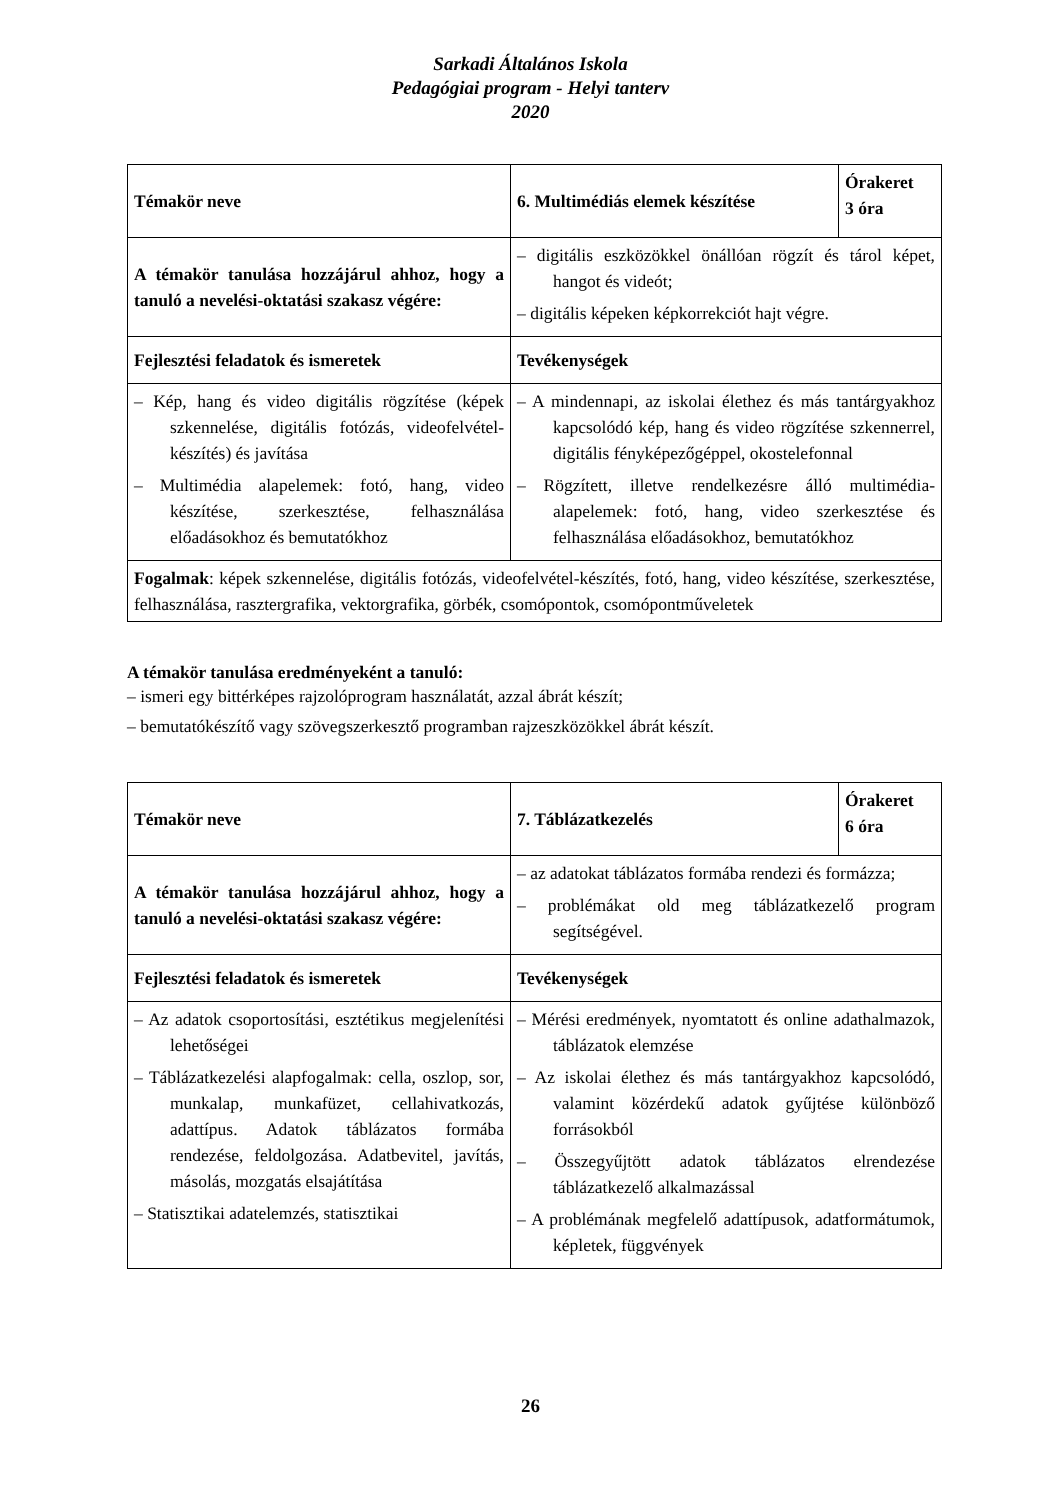Sarkadi Általános Iskola
Pedagógiai program - Helyi tanterv
2020
| Témakör neve | 6. Multimédiás elemek készítése | Órakeret 3 óra |
| A témakör tanulása hozzájárul ahhoz, hogy a tanuló a nevelési-oktatási szakasz végére: | – digitális eszközökkel önállóan rögzít és tárol képet, hangot és videót; – digitális képeken képkorrekciót hajt végre. | |
| Fejlesztési feladatok és ismeretek | Tevékenységek | |
| – Kép, hang és video digitális rögzítése (képek szkennelése, digitális fotózás, videofelvétel-készítés) és javítása – Multimédia alapelemek: fotó, hang, video készítése, szerkesztése, felhasználása előadásokhoz és bemutatókhoz | – A mindennapi, az iskolai élethez és más tantárgyakhoz kapcsolódó kép, hang és video rögzítése szkennerrel, digitális fényképezőgéppel, okostelefonnal – Rögzített, illetve rendelkezésre álló multimédia-alapelemek: fotó, hang, video szerkesztése és felhasználása előadásokhoz, bemutatókhoz | |
| Fogalmak : képek szkennelése, digitális fotózás, videofelvétel-készítés, fotó, hang, video készítése, szerkesztése, felhasználása, rasztergrafika, vektorgrafika, görbék, csomópontok, csomópontműveletek | | |
A témakör tanulása eredményeként a tanuló:
– ismeri egy bittérképes rajzolóprogram használatát, azzal ábrát készít;
– bemutatókészítő vagy szövegszerkesztő programban rajzeszközökkel ábrát készít.
| Témakör neve | 7. Táblázatkezelés | Órakeret 6 óra |
| A témakör tanulása hozzájárul ahhoz, hogy a tanuló a nevelési-oktatási szakasz végére: | – az adatokat táblázatos formába rendezi és formázza; – problémákat old meg táblázatkezelő program segítségével. | |
| Fejlesztési feladatok és ismeretek | Tevékenységek | |
| – Az adatok csoportosítási, esztétikus megjelenítési lehetőségei – Táblázatkezelési alapfogalmak: cella, oszlop, sor, munkalap, munkafüzet, cellahivatkozás, adattípus. Adatok táblázatos formába rendezése, feldolgozása. Adatbevitel, javítás, másolás, mozgatás elsajátítása – Statisztikai adatelemzés, statisztikai | – Mérési eredmények, nyomtatott és online adathalmazok, táblázatok elemzése – Az iskolai élethez és más tantárgyakhoz kapcsolódó, valamint közérdekű adatok gyűjtése különböző forrásokból – Összegyűjtött adatok táblázatos elrendezése táblázatkezelő alkalmazással – A problémának megfelelő adattípusok, adatformátumok, képletek, függvények | |
26